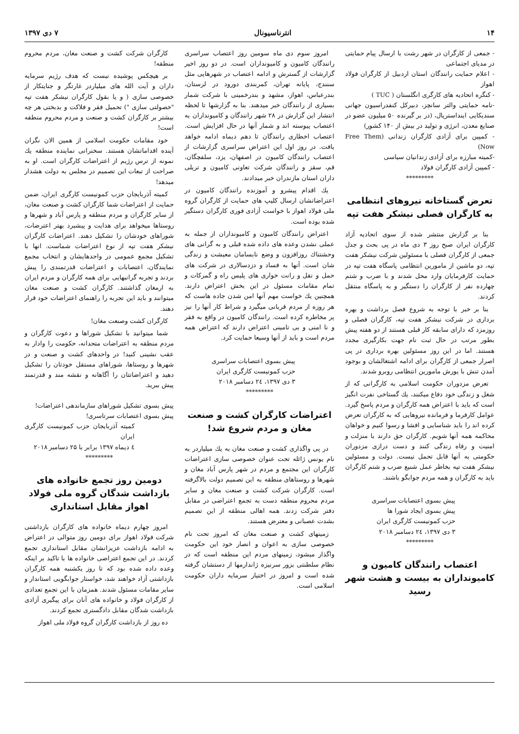۱۴ انترناسیونال ۷ دی ۱۳۹۷
- جمعی از کارگران در شهر رشت با ارسال پیام حمایتی در مدیای اجتماعی
- اعلام حمایت رانندگان استان اردبیل از کارگران فولاد اهواز
- کنگره اتحادیه های کارگری انگلستان ( TUC )
-نامه حمایتی والتر سانچز، دبیرکل کنفدراسیون جهانی سندیکایی اینداستریال، (در بر گیرنده ۵۰ میلیون عضو در صنایع معدن، انرژی و تولید در بیش از ۱۴۰ کشور)
- کمپین برای آزادی کارگران زندانی (Free Them Now)
-کمیته مبارزه برای آزادی زندانیان سیاسی
- کمپین آزادی کارگران فولاد
*********
تعرض گستاخانه نیروهای انتظامی به کارگران فصلی نیشکر هفت تپه
بنا بر گزارش منتشر شده از سوی اتحادیه آزاد کارگران ایران صبح روز ۳ دی ماه در پی بحث و جدل جمعی از کارگران فصلی با مسئولین شرکت نیشکر هفت تپه، دو ماشین از مامورین انتظامی پاسگاه هفت تپه در حمایت کارفرمایان وارد محل شدند و با ضرب و شتم چهارده نفر از کارگران را دستگیر و به پاسگاه منتقل کردند.
بنا بر خبر با توجه به شروع فصل برداشت و بهره برداری در شرکت نیشکر هفت تپه، کارگران فصلی و روزمزد که دارای سابقه کار قبلی هستند از دو هفته پیش بطور مرتب در حال ثبت نام جهت بکارگیری مجدد هستند. اما در این روز مسئولین بهره برداری در پی اصرار جمعی از کارگران برای ادامه اشتغالشان و بوجود آمدن تنش با یورش مامورین انتظامی روبرو شدند.
تعرض مزدوران حکومت اسلامی به کارگرانی که از شغل و زندگی خود دفاع میکنند، یك گستاخی نفرت انگیز است که باید با اعتراض همه کارگران و مردم پاسخ گیرد. عوامل کارفرما و فرمانده نیروهایی که به کارگران تعرض کرده اند را باید شناسایی و افشا و رسوا کنیم و خواهان محاکمه همه آنها شویم. کارگران حق دارند با منزلت و امنیت و رفاه زندگی کنند و دست درازی مزدوران حکومتی به آنها قابل تحمل نیست. دولت و مسئولین نیشکر هفت تپه بخاطر عمل شنیع ضرب و شتم کارگران باید به کارگران و همه مردم جوابگو باشند.
پیش بسوی اعتصابات سراسری
پیش بسوی ایجاد شورا ها
حزب کمونیست کارگری ایران
۳ دی ۱۳۹۷، ۲٤ دسامبر ۲۰۱۸
*********
اعتصاب رانندگان کامیون و کامیونداران به بیست و هشت شهر رسید
امروز سوم دی ماه سومین روز اعتصاب سراسری رانندگان کامیون و کامیونداران است. در دو روز اخیر گزارشات از گسترش و ادامه اعتصاب در شهرهایی مثل سنندج، پایانه تهران، کمربندی دورود در لرستان، بندرعباس، اهواز، مشهد و بندرخمینی با شرکت شمار بسیاری از رانندگان خبر میدهند. بنا به گزارشها تا لحظه انتشار این گزارش در ۲۸ شهر رانندگان و کامیونداران به اعتصاب پیوسته اند و شمار آنها در حال افزایش است. اعتصاب اخطاری رانندگان تا دهم دیماه ادامه خواهد یافت. در روز اول این اعتراض سراسری گزارشات از اعتصاب رانندگان کامیون در اصفهان، یزد، سلفچگان، قم، سقز و رانندگان شرکت تعاونی کامیون و تریلی داران استان مازندران خبر میدادند.
یك اقدام پیشرو و آموزنده رانندگان کامیون در اعتراضاتشان ارسال کلیپ های حمایت از کارگران گروه ملی فولاد اهواز با خواست آزادی فوری کارگران دستگیر شده بوده است.
اعتراض رانندگان کامیون و کامیونداران از جمله به عملی نشدن وعده های داده شده قبلی و به گرانی های وحشتناك روزافزون و وضع نابسامان معیشت و زندگی شان است. آنها به فساد و دزدسالاری در شرکت های حمل و نقل و رانت خواری های پلیس راه و گمرکات و تمام مقامات مسئول در این بخش اعتراض دارند. همچنین یك خواست مهم آنها امن شدن جاده هاست که هر روزه از مردم قربانی میگیرد و شراط کار آنها را نیز پر مخاطره کرده است. رانندگان کامیون در واقع به فقر و نا امنی و بی تامینی اعتراض دارند که اعتراض همه مردم است و باید از آنها وسیعا حمایت کرد.
پیش بسوی اعتصابات سراسری
حزب کمونیست کارگری ایران
۳ دی ۱۳۹۷، ۲٤ دسامبر ۲۰۱۸
*********
اعتراضات کارگران کشت و صنعت مغان و مردم شروع شد!
در پی واگذاری کشت و صنعت مغان به یك میلیاردر به نام یونس ژائله تحت عنوان خصوصی سازی اعتراضات کارگران این مجتمع و مردم در شهر پارس آباد مغان و شهرها و روستاهای منطقه به این تصمیم دولت بالاگرفته است. کارگران شرکت کشت و صنعت مغان و سایر مردم محروم منطقه دست به تجمع اعتراضی در مقابل دفتر شرکت زدند. همه اهالی منطقه از این تصمیم بشدت عصبانی و معترض هستند.
زمینهای کشت و صنعت مغان که امروز تحت نام خصوصی سازی به اعوان و انصار خود این حکومت واگذار میشود، زمینهای مردم این منطقه است که در نظام سلطنتی بزور سرنیزه ژاندارمها از دستشان گرفته شده است و امروز در اختیار سرمایه داران حکومت اسلامی است.
کارگران شرکت کشت و صنعت مغان، مردم محروم منطقه!
بر هیچکس پوشیده نیست که هدف رژیم سرمایه داران و آیت الله های میلیاردر غارتگر و جنایتکار از خصوصی سازی ( و یا بقول کارگران نیشکر هفت تپه "خصولتی سازی ") تحمیل فقر و فلاکت و بدبختی هر چه بیشتر بر کارگران کشت و صنعت و مردم محروم منطقه است!
خود مقامات حکومت اسلامی از همین الان نگران آینده اقداماتشان هستند. سخنرانی نماینده منطقه یك نمونه از ترس رژیم از اعتراضات کارگران است. او به صراحت از تبعات این تصمیم در مجلس به دولت هشدار میدهد!
کمیته آذربایجان حزب کمونیست کارگری ایران، ضمن حمایت از اعتراضات شما کارگران کشت و صنعت مغان، از سایر کارگران و مردم منطقه و پارس آباد و شهرها و روستاها میخواهد برای هدایت و پیشبرد بهتر اعترضات، شوراهای خودشان را تشکیل دهند. اعتراضات کارگران نیشکر هفت تپه از نوع اعتراضات شماست. انها با تشکیل مجمع عمومی در واحدهایشان و انتخاب مجمع نمایندگان، اعتصابات و اعتراضات قدرتمندی را پیش بردند و تجربه گرانبهایی برای همه کارگران و مردم ایران به ارمغان گذاشتند. کارگران کشت و صنعت مغان میتوانند و باید این تجربه را راهنمای اعتراضات خود قرار دهند.
کارگران کشت وصنعت مغان!
شما میتوانید با تشکیل شوراها و دعوت کارگران و مردم منطقه به اعتراضات متحدانه، حکومت را وادار به عقب نشینی کنید! در واحدهای کشت و صنعت و در شهرها و روستاها، شوراهای مستقل خودتان را تشکیل دهید و اعتراضاتتان را آگاهانه و نقشه مند و قدرتمند پیش ببرید.
پیش بسوی تشکیل شوراهای سازماندهی اعتراضات!
پیش بسوی اعتصابات سرتاسری!
کمیته آذربایجان حزب کمونیست کارگری ایران
٤ دیماه ۱۳۹۷ برابر با ۲۵ دسامبر ۲۰۱۸
*********
دومین روز تجمع خانواده های بازداشت شدگان گروه ملی فولاد اهواز مقابل استانداری
امروز چهارم دیماه خانواده های کارگران بازداشتی شرکت فولاد اهواز برای دومین روز متوالی در اعتراض به ادامه بازداشت عزیزانشان مقابل استانداری تجمع کردند. در این تجمع اعتراضی خانواده ها با تاکید بر اینکه وعده داده شده بود که تا روز یکشنبه همه کارگران بازداشتی آزاد خواهند شد، خواستار جوابگویی استاندار و سایر مقامات مسئول شدند. همزمان با این تجمع تعدادی از کارگران فولاد و خانواده های آنان برای پیگیری آزادی بازداشت شدگان مقابل دادگستری تجمع کردند.
ده روز از بازداشت کارگران گروه فولاد ملی اهواز